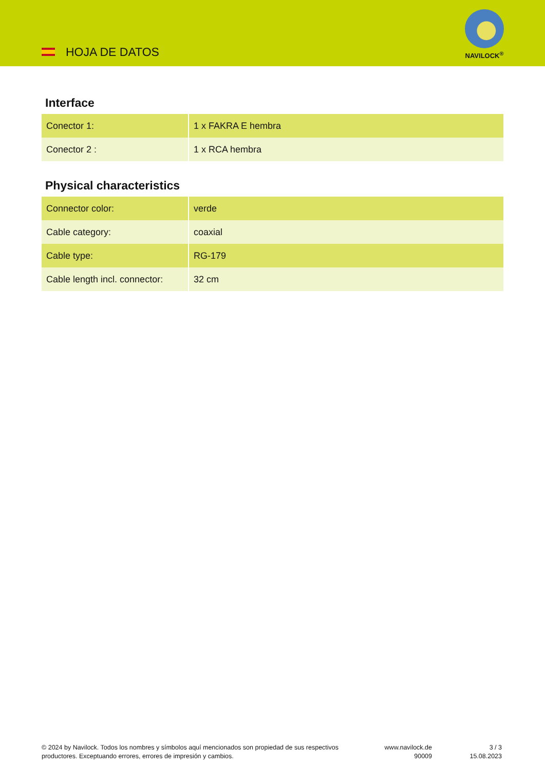HOJA DE DATOS
NAVILOCK<sup>®</sup>
Interface
| Conector 1: | 1 x FAKRA E hembra |
| Conector 2 : | 1 x RCA hembra |
Physical characteristics
| Connector color: | verde |
| Cable category: | coaxial |
| Cable type: | RG-179 |
| Cable length incl. connector: | 32 cm |
© 2024 by Navilock. Todos los nombres y símbolos aquí mencionados son propiedad de sus respectivos productores. Exceptuando errores, errores de impresión y cambios.
www.navilock.de
90009
3 / 3
15.08.2023